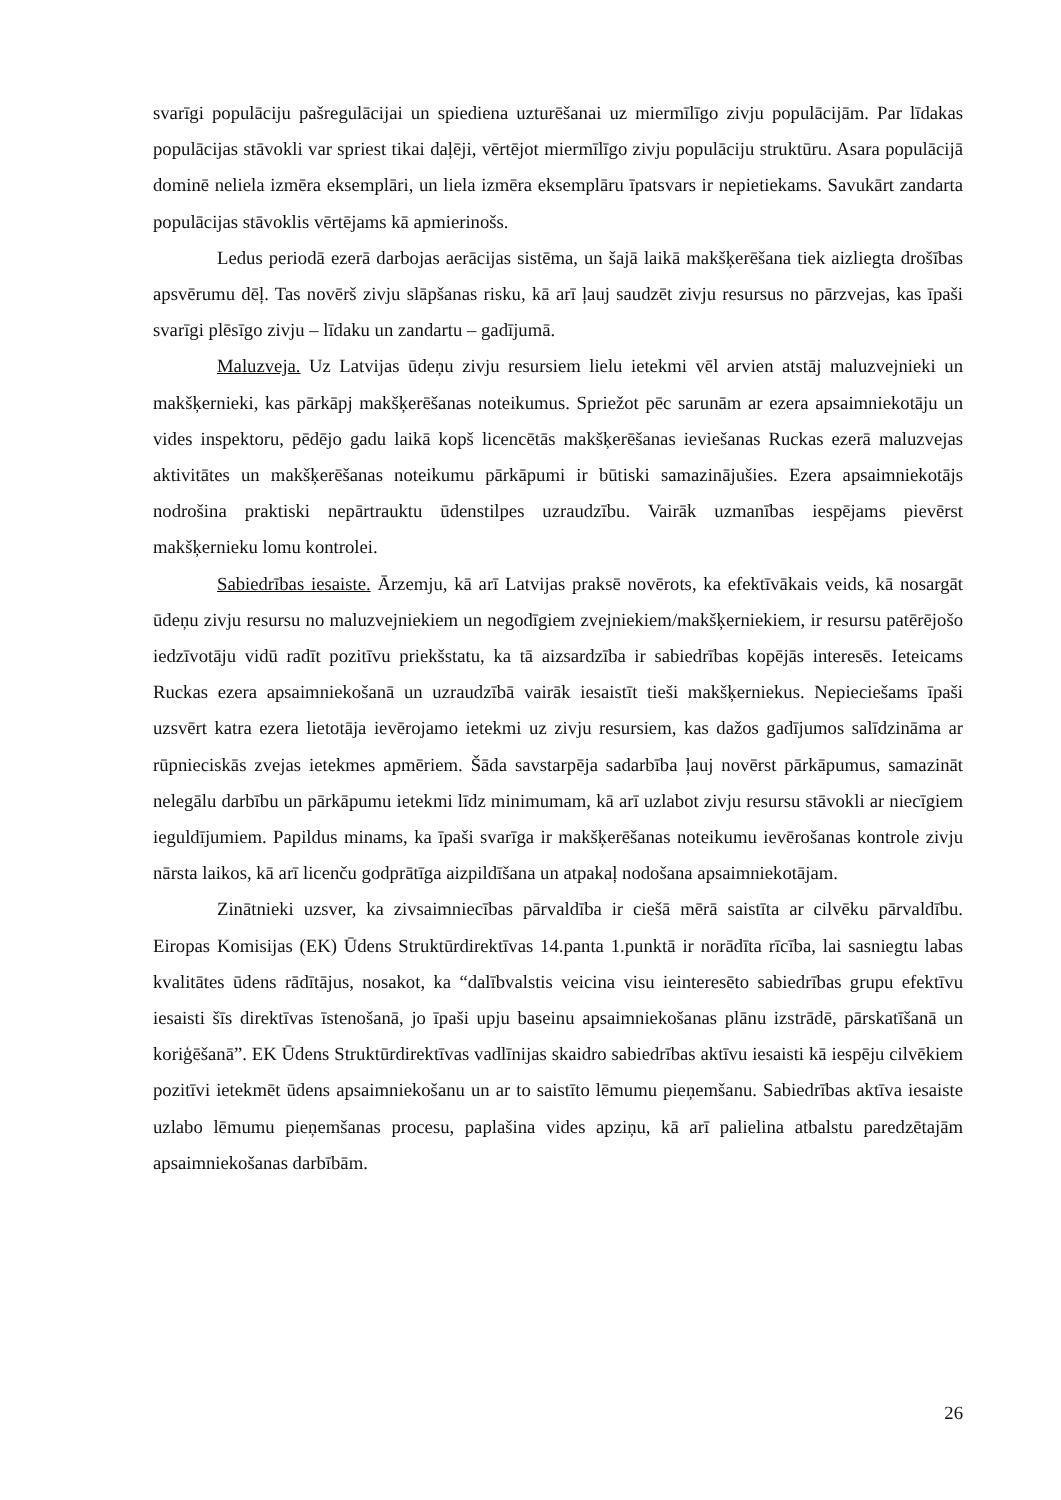svarīgi populāciju pašregulācijai un spiediena uzturēšanai uz miermīlīgo zivju populācijām. Par līdakas populācijas stāvokli var spriest tikai daļēji, vērtējot miermīlīgo zivju populāciju struktūru. Asara populācijā dominē neliela izmēra eksemplāri, un liela izmēra eksemplāru īpatsvars ir nepietiekams. Savukārt zandarta populācijas stāvoklis vērtējams kā apmierinošs.
Ledus periodā ezerā darbojas aerācijas sistēma, un šajā laikā makšķerēšana tiek aizliegta drošības apsvērumu dēļ. Tas novērš zivju slāpšanas risku, kā arī ļauj saudzēt zivju resursus no pārzvejas, kas īpaši svarīgi plēsīgo zivju – līdaku un zandartu – gadījumā.
Maluzveja. Uz Latvijas ūdeņu zivju resursiem lielu ietekmi vēl arvien atstāj maluzvejnieki un makšķernieki, kas pārkāpj makšķerēšanas noteikumus. Spriežot pēc sarunām ar ezera apsaimniekotāju un vides inspektoru, pēdējo gadu laikā kopš licencētās makšķerēšanas ieviešanas Ruckas ezerā maluzvejas aktivitātes un makšķerēšanas noteikumu pārkāpumi ir būtiski samazinājušies. Ezera apsaimniekotājs nodrošina praktiski nepārtrauktu ūdenstilpes uzraudzību. Vairāk uzmanības iespējams pievērst makšķernieku lomu kontrolei.
Sabiedrības iesaiste. Ārzemju, kā arī Latvijas praksē novērots, ka efektīvākais veids, kā nosargāt ūdeņu zivju resursu no maluzvejniekiem un negodīgiem zvejniekiem/makšķerniekiem, ir resursu patērējošo iedzīvotāju vidū radīt pozitīvu priekšstatu, ka tā aizsardzība ir sabiedrības kopējās interesēs. Ieteicams Ruckas ezera apsaimniekošanā un uzraudzībā vairāk iesaistīt tieši makšķerniekus. Nepieciešams īpaši uzsvērt katra ezera lietotāja ievērojamo ietekmi uz zivju resursiem, kas dažos gadījumos salīdzināma ar rūpnieciskās zvejas ietekmes apmēriem. Šāda savstarpēja sadarbība ļauj novērst pārkāpumus, samazināt nelegālu darbību un pārkāpumu ietekmi līdz minimumam, kā arī uzlabot zivju resursu stāvokli ar niecīgiem ieguldījumiem. Papildus minams, ka īpaši svarīga ir makšķerēšanas noteikumu ievērošanas kontrole zivju nārsta laikos, kā arī licenču godprātīga aizpildīšana un atpakaļ nodošana apsaimniekotājam.
Zinātnieki uzsver, ka zivsaimniecības pārvaldība ir ciešā mērā saistīta ar cilvēku pārvaldību. Eiropas Komisijas (EK) Ūdens Struktūrdirektīvas 14.panta 1.punktā ir norādīta rīcība, lai sasniegtu labas kvalitātes ūdens rādītājus, nosakot, ka “dalībvalstis veicina visu ieinteresēto sabiedrības grupu efektīvu iesaisti šīs direktīvas īstenošanā, jo īpaši upju baseinu apsaimniekošanas plānu izstrādē, pārskatīšanā un koriģēšanā”. EK Ūdens Struktūrdirektīvas vadlīnijas skaidro sabiedrības aktīvu iesaisti kā iespēju cilvēkiem pozitīvi ietekmēt ūdens apsaimniekošanu un ar to saistīto lēmumu pieņemšanu. Sabiedrības aktīva iesaiste uzlabo lēmumu pieņemšanas procesu, paplašina vides apziņu, kā arī palielina atbalstu paredzētajām apsaimniekošanas darbībām.
26